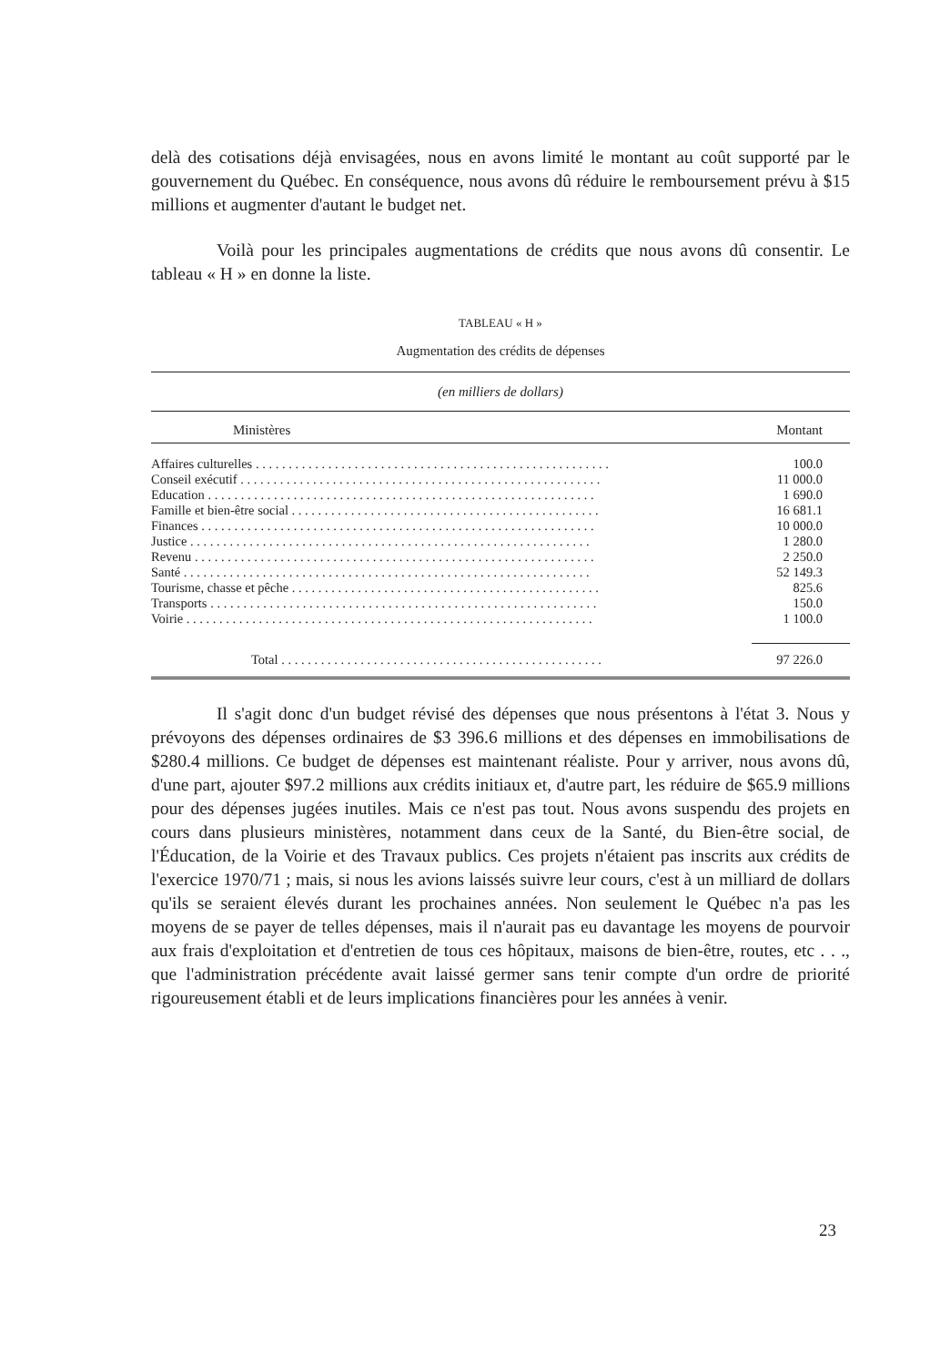delà des cotisations déjà envisagées, nous en avons limité le montant au coût supporté par le gouvernement du Québec. En conséquence, nous avons dû réduire le remboursement prévu à $15 millions et augmenter d'autant le budget net.
Voilà pour les principales augmentations de crédits que nous avons dû consentir. Le tableau « H » en donne la liste.
TABLEAU « H »
Augmentation des crédits de dépenses
(en milliers de dollars)
| Ministères | Montant |
| --- | --- |
| Affaires culturelles . . . . . . . . . . . . . . . . . . . . . . . . . . . . . . . . . . . . . . . . . . . . . . . . . . . . . . | 100.0 |
| Conseil exécutif . . . . . . . . . . . . . . . . . . . . . . . . . . . . . . . . . . . . . . . . . . . . . . . . . . . . . . . | 11 000.0 |
| Education . . . . . . . . . . . . . . . . . . . . . . . . . . . . . . . . . . . . . . . . . . . . . . . . . . . . . . . . . . . | 1 690.0 |
| Famille et bien-être social . . . . . . . . . . . . . . . . . . . . . . . . . . . . . . . . . . . . . . . . . . . . . . . | 16 681.1 |
| Finances . . . . . . . . . . . . . . . . . . . . . . . . . . . . . . . . . . . . . . . . . . . . . . . . . . . . . . . . . . . . | 10 000.0 |
| Justice . . . . . . . . . . . . . . . . . . . . . . . . . . . . . . . . . . . . . . . . . . . . . . . . . . . . . . . . . . . . . | 1 280.0 |
| Revenu . . . . . . . . . . . . . . . . . . . . . . . . . . . . . . . . . . . . . . . . . . . . . . . . . . . . . . . . . . . . . | 2 250.0 |
| Santé . . . . . . . . . . . . . . . . . . . . . . . . . . . . . . . . . . . . . . . . . . . . . . . . . . . . . . . . . . . . . . | 52 149.3 |
| Tourisme, chasse et pêche . . . . . . . . . . . . . . . . . . . . . . . . . . . . . . . . . . . . . . . . . . . . . . . | 825.6 |
| Transports . . . . . . . . . . . . . . . . . . . . . . . . . . . . . . . . . . . . . . . . . . . . . . . . . . . . . . . . . . . | 150.0 |
| Voirie . . . . . . . . . . . . . . . . . . . . . . . . . . . . . . . . . . . . . . . . . . . . . . . . . . . . . . . . . . . . . . | 1 100.0 |
| Total . . . . . . . . . . . . . . . . . . . . . . . . . . . . . . . . . . . . . . . . . . . . . . . . . | 97 226.0 |
Il s'agit donc d'un budget révisé des dépenses que nous présentons à l'état 3. Nous y prévoyons des dépenses ordinaires de $3 396.6 millions et des dépenses en immobilisations de $280.4 millions. Ce budget de dépenses est maintenant réaliste. Pour y arriver, nous avons dû, d'une part, ajouter $97.2 millions aux crédits initiaux et, d'autre part, les réduire de $65.9 millions pour des dépenses jugées inutiles. Mais ce n'est pas tout. Nous avons suspendu des projets en cours dans plusieurs ministères, notamment dans ceux de la Santé, du Bien-être social, de l'Éducation, de la Voirie et des Travaux publics. Ces projets n'étaient pas inscrits aux crédits de l'exercice 1970/71 ; mais, si nous les avions laissés suivre leur cours, c'est à un milliard de dollars qu'ils se seraient élevés durant les prochaines années. Non seulement le Québec n'a pas les moyens de se payer de telles dépenses, mais il n'aurait pas eu davantage les moyens de pourvoir aux frais d'exploitation et d'entretien de tous ces hôpitaux, maisons de bien-être, routes, etc . . ., que l'administration précédente avait laissé germer sans tenir compte d'un ordre de priorité rigoureusement établi et de leurs implications financières pour les années à venir.
23